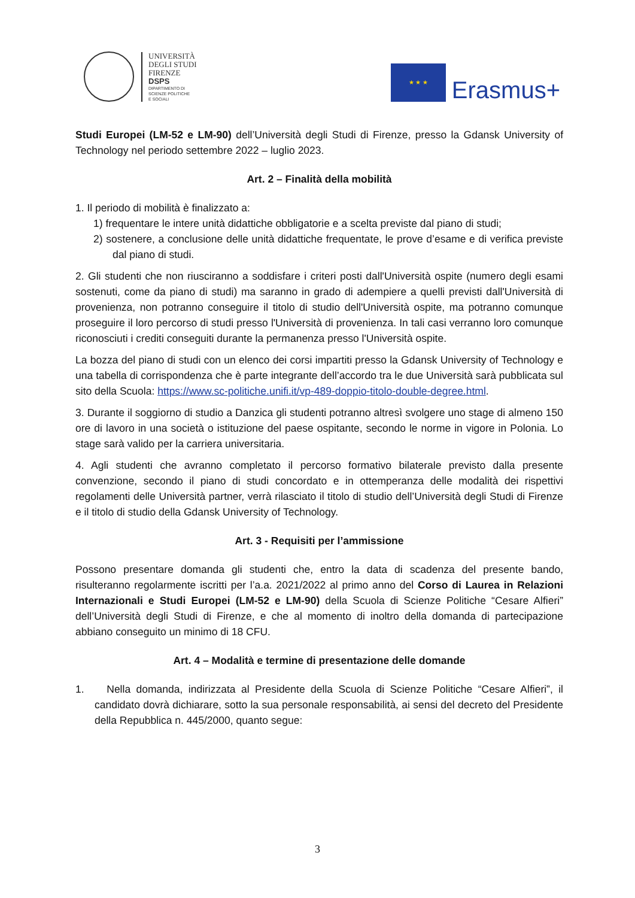UNIVERSITÀ
DEGLI STUDI
FIRENZE
DSPS
DIPARTIMENTO DI
SCIENZE POLITICHE
E SOCIALI
★ ★ ★
Erasmus+
Studi Europei (LM-52 e LM-90) dell’Università degli Studi di Firenze, presso la Gdansk University of Technology nel periodo settembre 2022 – luglio 2023.
Art. 2 – Finalità della mobilità
1. Il periodo di mobilità è finalizzato a:
1) frequentare le intere unità didattiche obbligatorie e a scelta previste dal piano di studi;
2) sostenere, a conclusione delle unità didattiche frequentate, le prove d’esame e di verifica previste dal piano di studi.
2. Gli studenti che non riusciranno a soddisfare i criteri posti dall'Università ospite (numero degli esami sostenuti, come da piano di studi) ma saranno in grado di adempiere a quelli previsti dall'Università di provenienza, non potranno conseguire il titolo di studio dell'Università ospite, ma potranno comunque proseguire il loro percorso di studi presso l'Università di provenienza. In tali casi verranno loro comunque riconosciuti i crediti conseguiti durante la permanenza presso l'Università ospite.
La bozza del piano di studi con un elenco dei corsi impartiti presso la Gdansk University of Technology e una tabella di corrispondenza che è parte integrante dell’accordo tra le due Università sarà pubblicata sul sito della Scuola: https://www.sc-politiche.unifi.it/vp-489-doppio-titolo-double-degree.html.
3. Durante il soggiorno di studio a Danzica gli studenti potranno altresì svolgere uno stage di almeno 150 ore di lavoro in una società o istituzione del paese ospitante, secondo le norme in vigore in Polonia. Lo stage sarà valido per la carriera universitaria.
4. Agli studenti che avranno completato il percorso formativo bilaterale previsto dalla presente convenzione, secondo il piano di studi concordato e in ottemperanza delle modalità dei rispettivi regolamenti delle Università partner, verrà rilasciato il titolo di studio dell’Università degli Studi di Firenze e il titolo di studio della Gdansk University of Technology.
Art. 3 - Requisiti per l’ammissione
Possono presentare domanda gli studenti che, entro la data di scadenza del presente bando, risulteranno regolarmente iscritti per l’a.a. 2021/2022 al primo anno del Corso di Laurea in Relazioni Internazionali e Studi Europei (LM-52 e LM-90) della Scuola di Scienze Politiche “Cesare Alfieri” dell’Università degli Studi di Firenze, e che al momento di inoltro della domanda di partecipazione abbiano conseguito un minimo di 18 CFU.
Art. 4 – Modalità e termine di presentazione delle domande
1. Nella domanda, indirizzata al Presidente della Scuola di Scienze Politiche “Cesare Alfieri”, il candidato dovrà dichiarare, sotto la sua personale responsabilità, ai sensi del decreto del Presidente della Repubblica n. 445/2000, quanto segue:
3